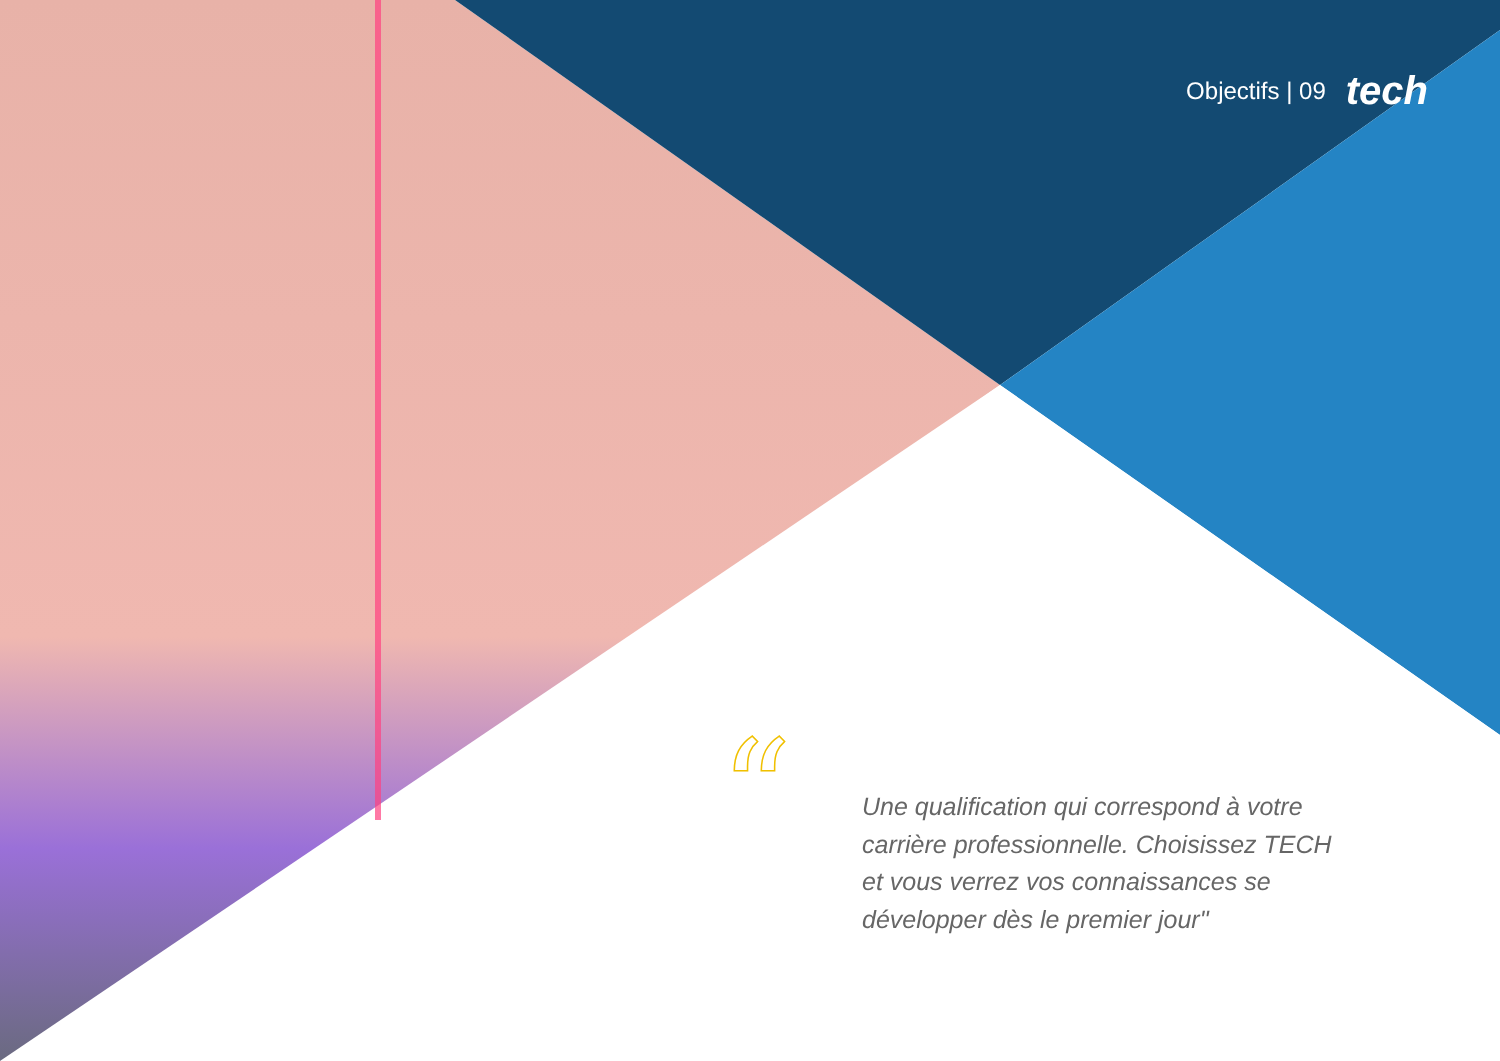“
Objectifs | 09 tech
Une qualification qui correspond à votre carrière professionnelle. Choisissez TECH et vous verrez vos connaissances se développer dès le premier jour"